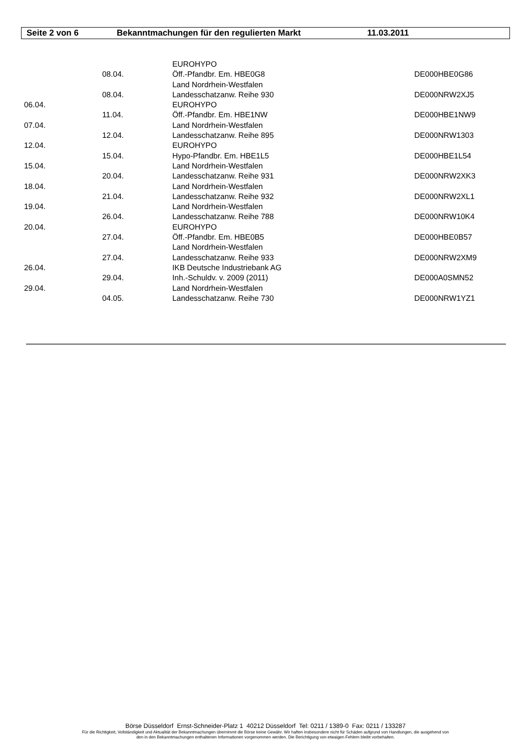Seite 2 von 6 Bekanntmachungen für den regulierten Markt 11.03.2011
| | | EUROHYPO | |
| | 08.04. | Öff.-Pfandbr. Em. HBE0G8 | DE000HBE0G86 |
| | | Land Nordrhein-Westfalen | |
| | 08.04. | Landesschatzanw. Reihe 930 | DE000NRW2XJ5 |
| 06.04. | | EUROHYPO | |
| | 11.04. | Öff.-Pfandbr. Em. HBE1NW | DE000HBE1NW9 |
| 07.04. | | Land Nordrhein-Westfalen | |
| | 12.04. | Landesschatzanw. Reihe 895 | DE000NRW1303 |
| 12.04. | | EUROHYPO | |
| | 15.04. | Hypo-Pfandbr. Em. HBE1L5 | DE000HBE1L54 |
| 15.04. | | Land Nordrhein-Westfalen | |
| | 20.04. | Landesschatzanw. Reihe 931 | DE000NRW2XK3 |
| 18.04. | | Land Nordrhein-Westfalen | |
| | 21.04. | Landesschatzanw. Reihe 932 | DE000NRW2XL1 |
| 19.04. | | Land Nordrhein-Westfalen | |
| | 26.04. | Landesschatzanw. Reihe 788 | DE000NRW10K4 |
| 20.04. | | EUROHYPO | |
| | 27.04. | Öff.-Pfandbr. Em. HBE0B5 | DE000HBE0B57 |
| | | Land Nordrhein-Westfalen | |
| | 27.04. | Landesschatzanw. Reihe 933 | DE000NRW2XM9 |
| 26.04. | | IKB Deutsche Industriebank AG | |
| | 29.04. | Inh.-Schuldv. v. 2009 (2011) | DE000A0SMN52 |
| 29.04. | | Land Nordrhein-Westfalen | |
| | 04.05. | Landesschatzanw. Reihe 730 | DE000NRW1YZ1 |
Börse Düsseldorf Ernst-Schneider-Platz 1 40212 Düsseldorf Tel: 0211 / 1389-0 Fax: 0211 / 133287
Für die Richtigkeit, Vollständigkeit und Aktualität der Bekanntmachungen übernimmt die Börse keine Gewähr. Wir haften insbesondere nicht für Schäden aufgrund von Handlungen, die ausgehend von
den in den Bekanntmachungen enthaltenen Informationen vorgenommen werden. Die Berichtigung von etwaigen Fehlern bleibt vorbehalten.